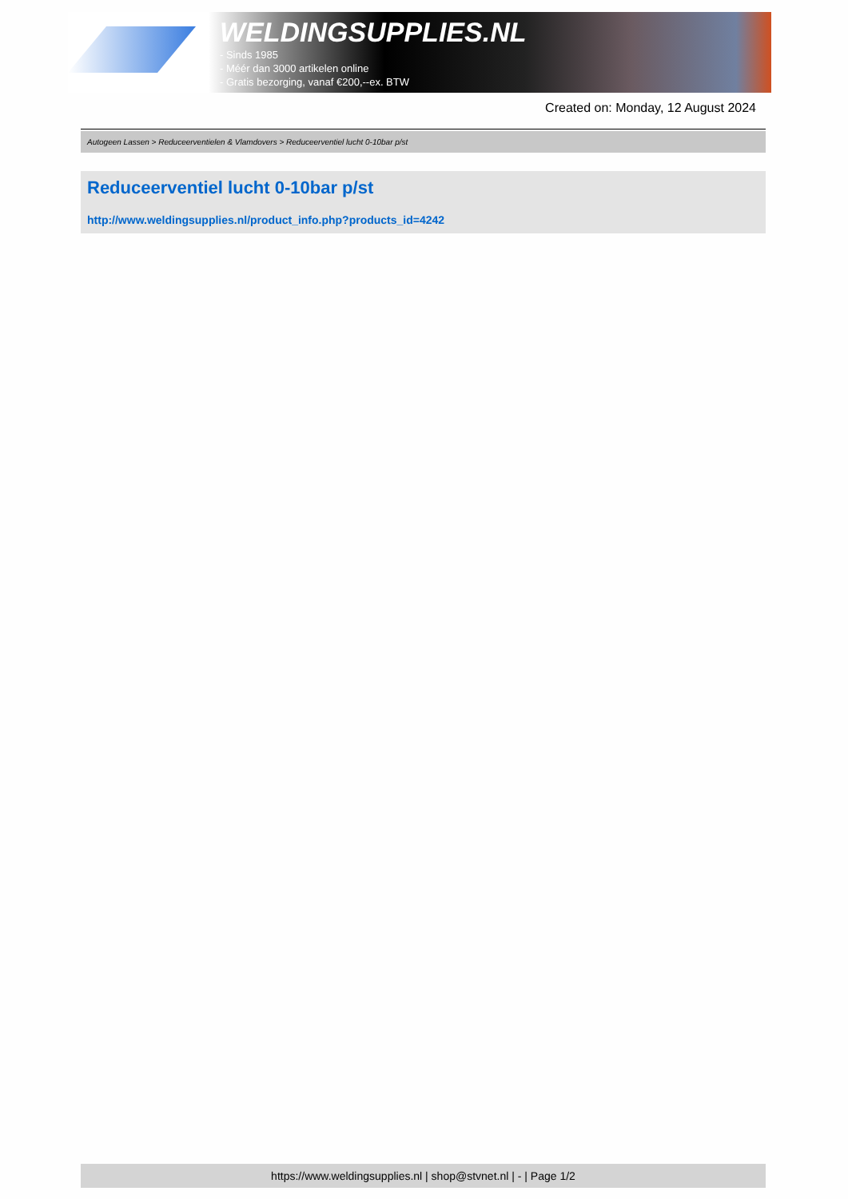WELDINGSUPPLIES.NL
- Sinds 1985
- Méér dan 3000 artikelen online
- Gratis bezorging, vanaf €200,--ex. BTW
Created on: Monday, 12 August 2024
Autogeen Lassen > Reduceerventielen & Vlamdovers > Reduceerventiel lucht 0-10bar p/st
Reduceerventiel lucht 0-10bar p/st
http://www.weldingsupplies.nl/product_info.php?products_id=4242
https://www.weldingsupplies.nl | shop@stvnet.nl | - | Page 1/2